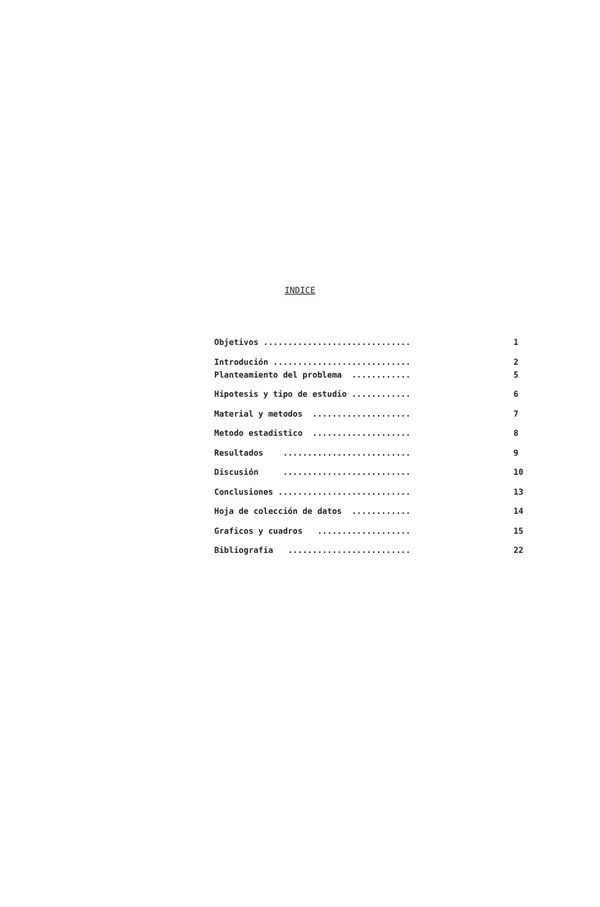INDICE
Objetivos .............................. 1
Introdución ............................ 2
Planteamiento del problema ............ 5
Hipotesis y tipo de estudio ............ 6
Material y metodos .................... 7
Metodo estadistico .................... 8
Resultados .......................... 9
Discusión .......................... 10
Conclusiones ........................... 13
Hoja de colección de datos ............ 14
Graficos y cuadros ................... 15
Bibliografia ......................... 22